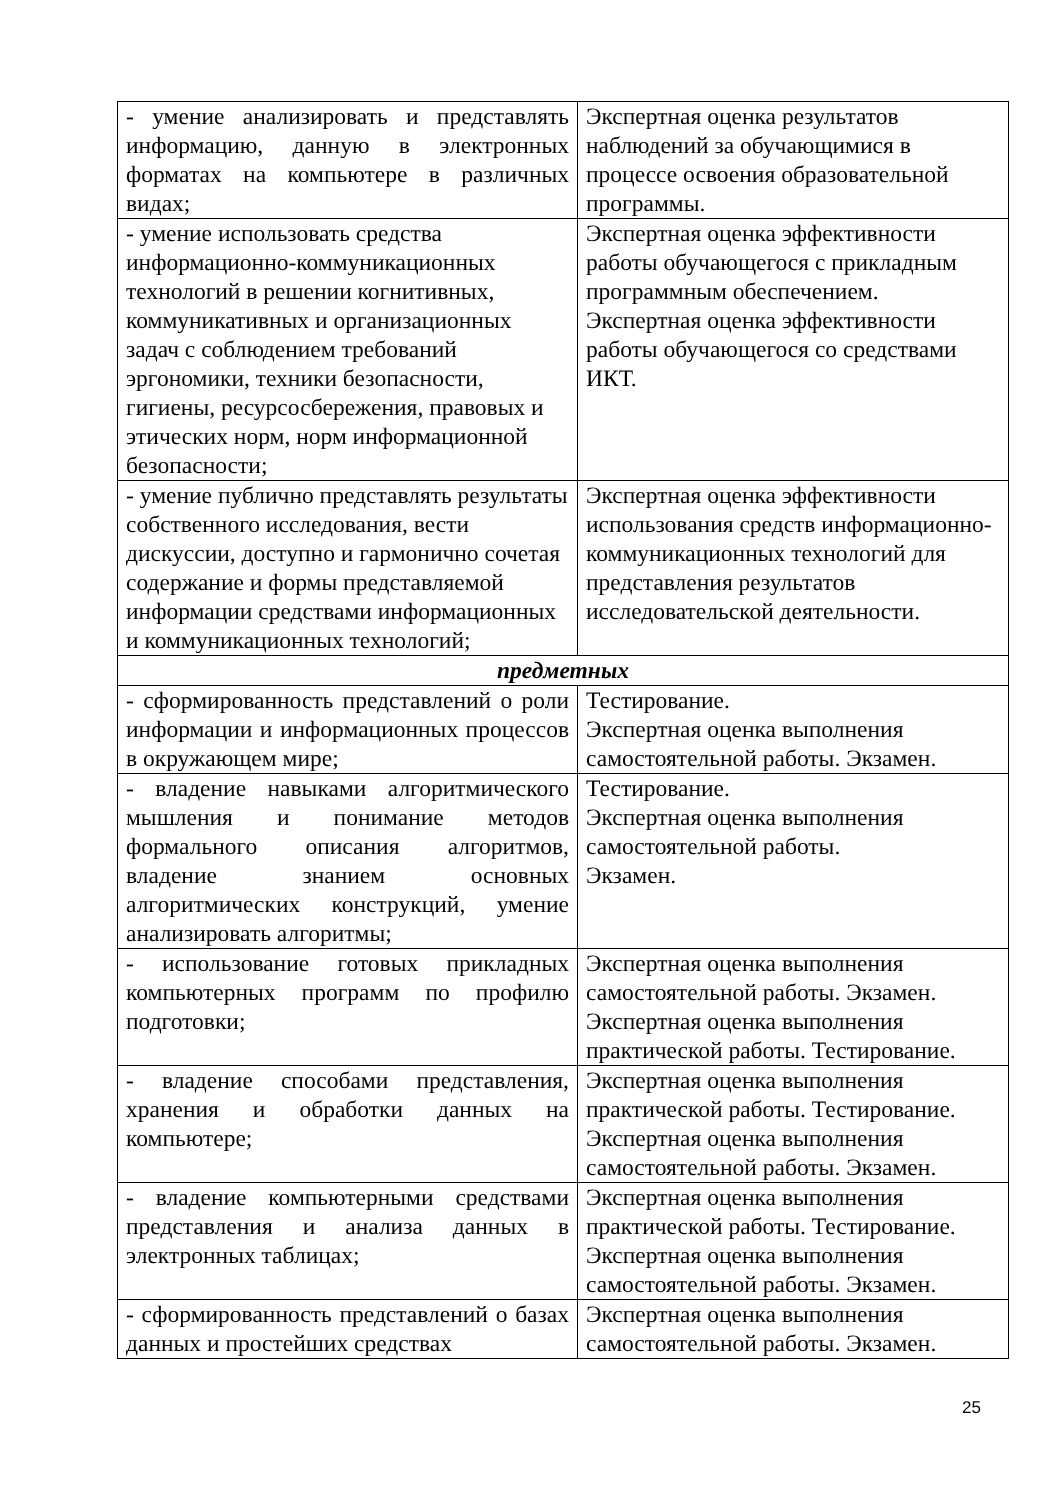| - умение анализировать и представлять информацию, данную в электронных форматах на компьютере в различных видах; | Экспертная оценка результатов наблюдений за обучающимися в процессе освоения образовательной программы. |
| - умение использовать средства информационно-коммуникационных технологий в решении когнитивных, коммуникативных и организационных задач с соблюдением требований эргономики, техники безопасности, гигиены, ресурсосбережения, правовых и этических норм, норм информационной безопасности; | Экспертная оценка эффективности работы обучающегося с прикладным программным обеспечением. Экспертная оценка эффективности работы обучающегося со средствами ИКТ. |
| - умение публично представлять результаты собственного исследования, вести дискуссии, доступно и гармонично сочетая содержание и формы представляемой информации средствами информационных и коммуникационных технологий; | Экспертная оценка эффективности использования средств информационно-коммуникационных технологий для представления результатов исследовательской деятельности. |
| предметных | |
| - сформированность представлений о роли информации и информационных процессов в окружающем мире; | Тестирование. Экспертная оценка выполнения самостоятельной работы. Экзамен. |
| - владение навыками алгоритмического мышления и понимание методов формального описания алгоритмов, владение знанием основных алгоритмических конструкций, умение анализировать алгоритмы; | Тестирование. Экспертная оценка выполнения самостоятельной работы. Экзамен. |
| - использование готовых прикладных компьютерных программ по профилю подготовки; | Экспертная оценка выполнения самостоятельной работы. Экзамен. Экспертная оценка выполнения практической работы. Тестирование. |
| - владение способами представления, хранения и обработки данных на компьютере; | Экспертная оценка выполнения практической работы. Тестирование. Экспертная оценка выполнения самостоятельной работы. Экзамен. |
| - владение компьютерными средствами представления и анализа данных в электронных таблицах; | Экспертная оценка выполнения практической работы. Тестирование. Экспертная оценка выполнения самостоятельной работы. Экзамен. |
| - сформированность представлений о базах данных и простейших средствах | Экспертная оценка выполнения самостоятельной работы. Экзамен. |
25